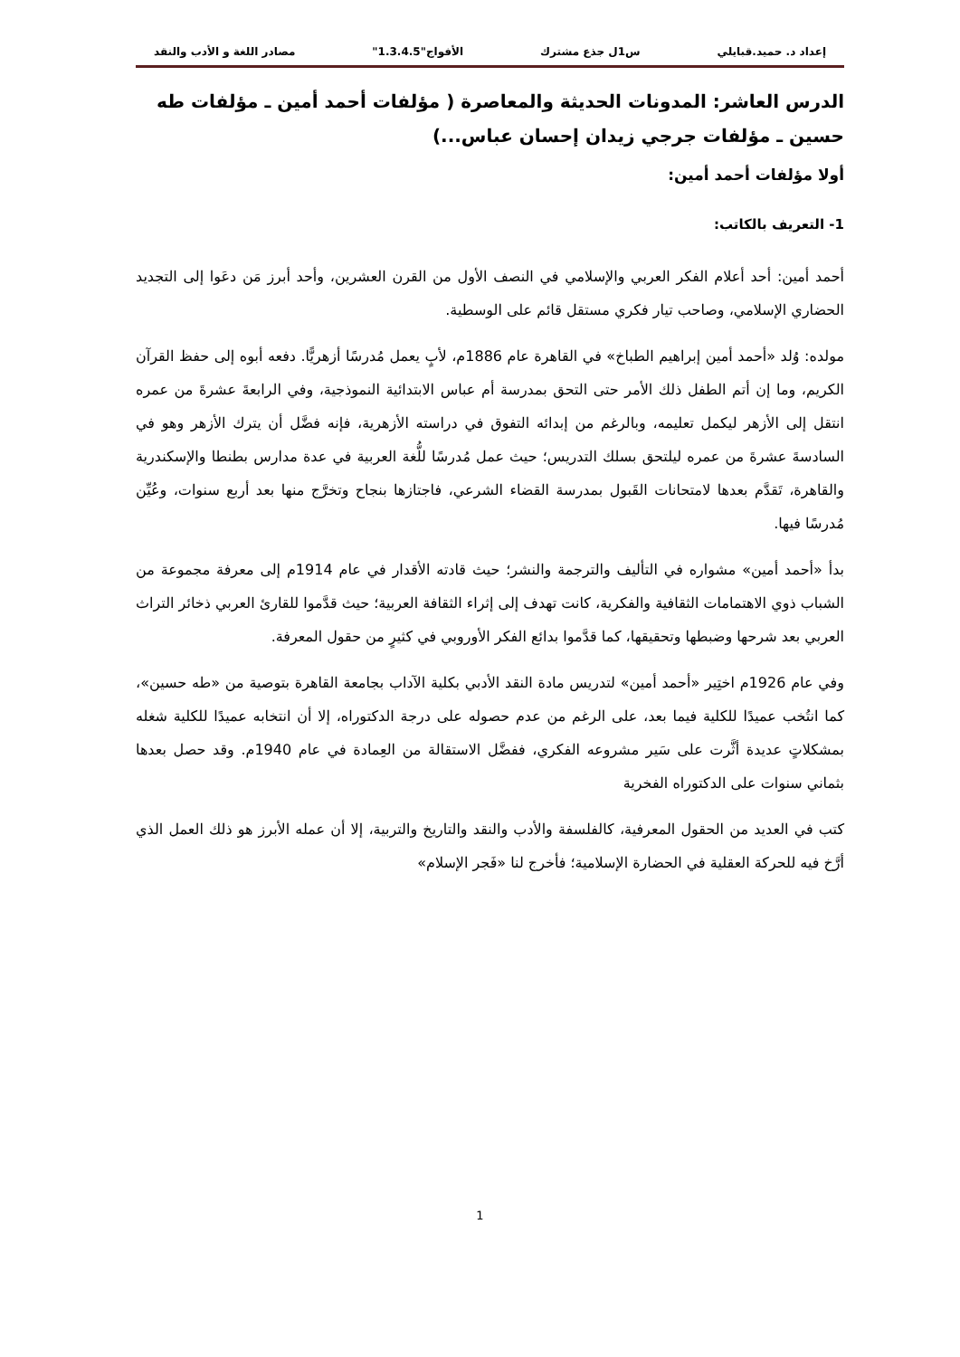إعداد د. حميد.قبايلي س1ل جذع مشترك الأفواج"1.3.4.5" مصادر اللغة و الأدب والنقد
الدرس العاشر: المدونات الحديثة والمعاصرة ( مؤلفات أحمد أمين ـ مؤلفات طه حسين ـ مؤلفات جرجي زيدان إحسان عباس...)
أولا مؤلفات أحمد أمين:
1- التعريف بالكاتب:
أحمد أمين: أحد أعلام الفكر العربي والإسلامي في النصف الأول من القرن العشرين، وأحد أبرز مَن دعَوا إلى التجديد الحضاري الإسلامي، وصاحب تيار فكري مستقل قائم على الوسطية.
مولده: وُلد «أحمد أمين إبراهيم الطباخ» في القاهرة عام 1886م، لأبٍ يعمل مُدرسًا أزهريًّا. دفعه أبوه إلى حفظ القرآن الكريم، وما إن أتم الطفل ذلك الأمر حتى التحق بمدرسة أم عباس الابتدائية النموذجية، وفي الرابعةَ عشرةَ من عمره انتقل إلى الأزهر ليكمل تعليمه، وبالرغم من إبدائه التفوق في دراسته الأزهرية، فإنه فضَّل أن يترك الأزهر وهو في السادسةَ عشرةَ من عمره ليلتحق بسلك التدريس؛ حيث عمل مُدرسًا للُّغة العربية في عدة مدارس بطنطا والإسكندرية والقاهرة، تَقدَّم بعدها لامتحانات القَبول بمدرسة القضاء الشرعي، فاجتازها بنجاح وتخرَّج منها بعد أربع سنوات، وعُيِّن مُدرسًا فيها.
بدأ «أحمد أمين» مشواره في التأليف والترجمة والنشر؛ حيث قادته الأقدار في عام 1914م إلى معرفة مجموعة من الشباب ذوي الاهتمامات الثقافية والفكرية، كانت تهدف إلى إثراء الثقافة العربية؛ حيث قدَّموا للقارئ العربي ذخائر التراث العربي بعد شرحها وضبطها وتحقيقها، كما قدَّموا بدائع الفكر الأوروبي في كثيرٍ من حقول المعرفة.
وفي عام 1926م اختِير «أحمد أمين» لتدريس مادة النقد الأدبي بكلية الآداب بجامعة القاهرة بتوصية من «طه حسين»، كما انتُخب عميدًا للكلية فيما بعد، على الرغم من عدم حصوله على درجة الدكتوراه، إلا أن انتخابه عميدًا للكلية شغله بمشكلاتٍ عديدة أثَّرت على سَير مشروعه الفكري، ففضَّل الاستقالة من العِمادة في عام 1940م. وقد حصل بعدها بثماني سنوات على الدكتوراه الفخرية
كتب في العديد من الحقول المعرفية، كالفلسفة والأدب والنقد والتاريخ والتربية، إلا أن عمله الأبرز هو ذلك العمل الذي أرَّخ فيه للحركة العقلية في الحضارة الإسلامية؛ فأخرج لنا «فَجر الإسلام»
1